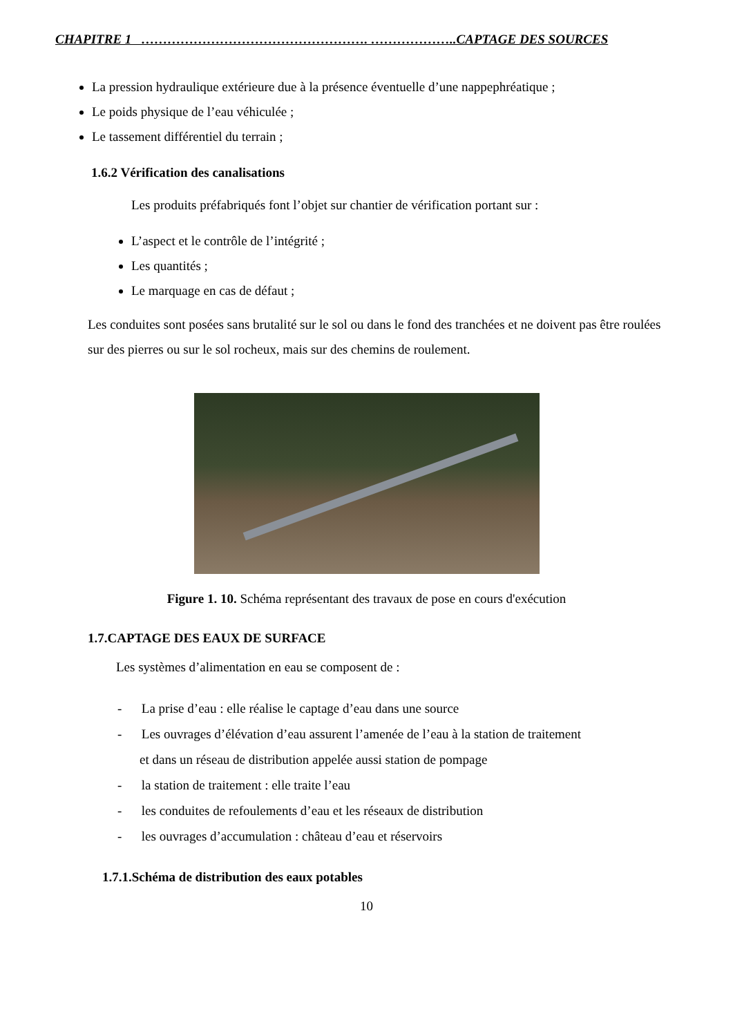CHAPITRE 1 ……………………………………………. ………………..CAPTAGE DES SOURCES
La pression hydraulique extérieure due à la présence éventuelle d’une nappephréatique ;
Le poids physique de l’eau véhiculée ;
Le tassement différentiel du terrain ;
1.6.2 Vérification des canalisations
Les produits préfabriqués font l’objet sur chantier de vérification portant sur :
L’aspect et le contrôle de l’intégrité ;
Les quantités ;
Le marquage en cas de défaut ;
Les conduites sont posées sans brutalité sur le sol ou dans le fond des tranchées et ne doivent pas être roulées sur des pierres ou sur le sol rocheux, mais sur des chemins de roulement.
Figure 1. 10. Schéma représentant des travaux de pose en cours d'exécution
1.7.CAPTAGE DES EAUX DE SURFACE
Les systèmes d’alimentation en eau se composent de :
- La prise d’eau : elle réalise le captage d’eau dans une source
- Les ouvrages d’élévation d’eau assurent l’amenée de l’eau à la station de traitement
et dans un réseau de distribution appelée aussi station de pompage
- la station de traitement : elle traite l’eau
- les conduites de refoulements d’eau et les réseaux de distribution
- les ouvrages d’accumulation : château d’eau et réservoirs
1.7.1.Schéma de distribution des eaux potables
10